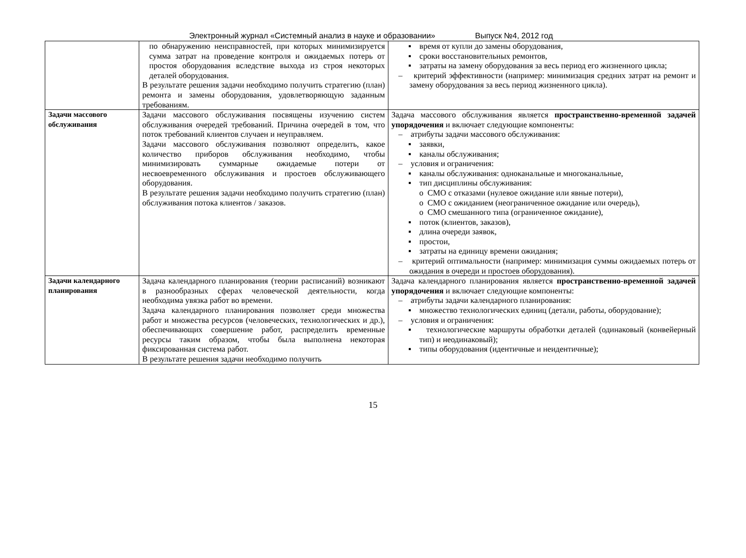Электронный журнал «Системный анализ в науке и образовании» Выпуск №4, 2012 год
| | по обнаружению неисправностей, при которых минимизируется сумма затрат на проведение контроля и ожидаемых потерь от простоя оборудования вследствие выхода из строя некоторых деталей оборудования. В результате решения задачи необходимо получить стратегию (план) ремонта и замены оборудования, удовлетворяющую заданным требованиям. | ▪ время от купли до замены оборудования, ▪ сроки восстановительных ремонтов, ▪ затраты на замену оборудования за весь период его жизненного цикла; – критерий эффективности (например: минимизация средних затрат на ремонт и замену оборудования за весь период жизненного цикла). |
| Задачи массового обслуживания | Задачи массового обслуживания посвящены изучению систем обслуживания очередей требований. Причина очередей в том, что поток требований клиентов случаен и неуправляем. Задачи массового обслуживания позволяют определить, какое количество приборов обслуживания необходимо, чтобы минимизировать суммарные ожидаемые потери от несвоевременного обслуживания и простоев обслуживающего оборудования. В результате решения задачи необходимо получить стратегию (план) обслуживания потока клиентов / заказов. | Задача массового обслуживания является пространственно-временной задачей упорядочения и включает следующие компоненты: – атрибуты задачи массового обслуживания: ▪ заявки, ▪ каналы обслуживания; – условия и ограничения: ▪ каналы обслуживания: одноканальные и многоканальные, ▪ тип дисциплины обслуживания: o СМО с отказами (нулевое ожидание или явные потери), o СМО с ожиданием (неограниченное ожидание или очередь), o СМО смешанного типа (ограниченное ожидание), ▪ поток (клиентов, заказов), ▪ длина очереди заявок, ▪ простои, ▪ затраты на единицу времени ожидания; – критерий оптимальности (например: минимизация суммы ожидаемых потерь от ожидания в очереди и простоев оборудования). |
| Задачи календарного планирования | Задача календарного планирования (теории расписаний) возникают в разнообразных сферах человеческой деятельности, когда необходима увязка работ во времени. Задача календарного планирования позволяет среди множества работ и множества ресурсов (человеческих, технологических и др.), обеспечивающих совершение работ, распределить временные ресурсы таким образом, чтобы была выполнена некоторая фиксированная система работ. В результате решения задачи необходимо получить | Задача календарного планирования является пространственно-временной задачей упорядочения и включает следующие компоненты: – атрибуты задачи календарного планирования: ▪ множество технологических единиц (детали, работы, оборудование); – условия и ограничения: ▪ технологические маршруты обработки деталей (одинаковый (конвейерный тип) и неодинаковый); ▪ типы оборудования (идентичные и неидентичные); |
15